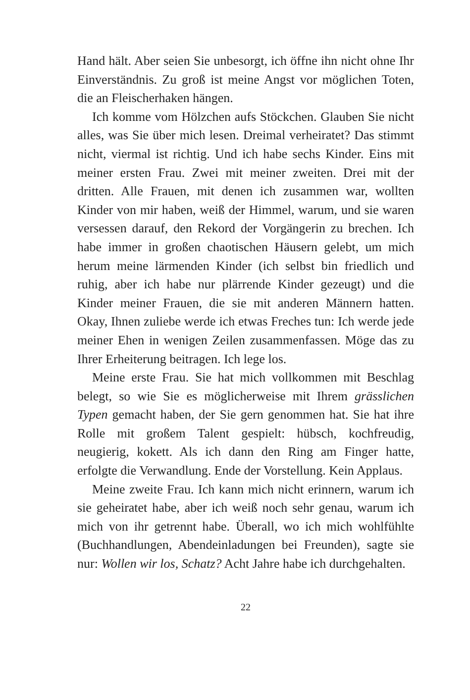Hand hält. Aber seien Sie unbesorgt, ich öffne ihn nicht ohne Ihr Einverständnis. Zu groß ist meine Angst vor möglichen Toten, die an Fleischerhaken hängen.
Ich komme vom Hölzchen aufs Stöckchen. Glauben Sie nicht alles, was Sie über mich lesen. Dreimal verheiratet? Das stimmt nicht, viermal ist richtig. Und ich habe sechs Kinder. Eins mit meiner ersten Frau. Zwei mit meiner zweiten. Drei mit der dritten. Alle Frauen, mit denen ich zusammen war, wollten Kinder von mir haben, weiß der Himmel, warum, und sie waren versessen darauf, den Rekord der Vorgängerin zu brechen. Ich habe immer in großen chaotischen Häusern gelebt, um mich herum meine lärmenden Kinder (ich selbst bin friedlich und ruhig, aber ich habe nur plärrende Kinder gezeugt) und die Kinder meiner Frauen, die sie mit anderen Männern hatten. Okay, Ihnen zuliebe werde ich etwas Freches tun: Ich werde jede meiner Ehen in wenigen Zeilen zusammenfassen. Möge das zu Ihrer Erheiterung beitragen. Ich lege los.
Meine erste Frau. Sie hat mich vollkommen mit Beschlag belegt, so wie Sie es möglicherweise mit Ihrem grässlichen Typen gemacht haben, der Sie gern genommen hat. Sie hat ihre Rolle mit großem Talent gespielt: hübsch, kochfreudig, neugierig, kokett. Als ich dann den Ring am Finger hatte, erfolgte die Verwandlung. Ende der Vorstellung. Kein Applaus.
Meine zweite Frau. Ich kann mich nicht erinnern, warum ich sie geheiratet habe, aber ich weiß noch sehr genau, warum ich mich von ihr getrennt habe. Überall, wo ich mich wohlfühlte (Buchhandlungen, Abendeinladungen bei Freunden), sagte sie nur: Wollen wir los, Schatz? Acht Jahre habe ich durchgehalten.
22